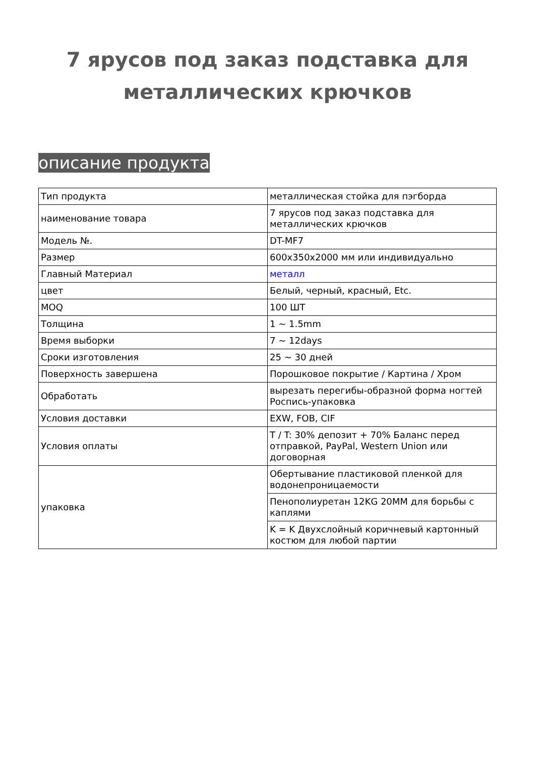7 ярусов под заказ подставка для металлических крючков
описание продукта
| Тип продукта | металлическая стойка для пэгборда |
| наименование товара | 7 ярусов под заказ подставка для металлических крючков |
| Модель №. | DT-MF7 |
| Размер | 600x350x2000 мм или индивидуально |
| Главный Материал | металл |
| цвет | Белый, черный, красный, Etc. |
| MOQ | 100 ШТ |
| Толщина | 1 ~ 1.5mm |
| Время выборки | 7 ~ 12days |
| Сроки изготовления | 25 ~ 30 дней |
| Поверхность завершена | Порошковое покрытие / Картина / Хром |
| Обработать | вырезать перегибы-образной форма ногтей Роспись-упаковка |
| Условия доставки | EXW, FOB, CIF |
| Условия оплаты | T / T: 30% депозит + 70% Баланс перед отправкой, PayPal, Western Union или договорная |
| упаковка | Обертывание пластиковой пленкой для водонепроницаемости |
| | Пенополиуретан 12KG 20MM для борьбы с каплями |
| | K = K Двухслойный коричневый картонный костюм для любой партии |